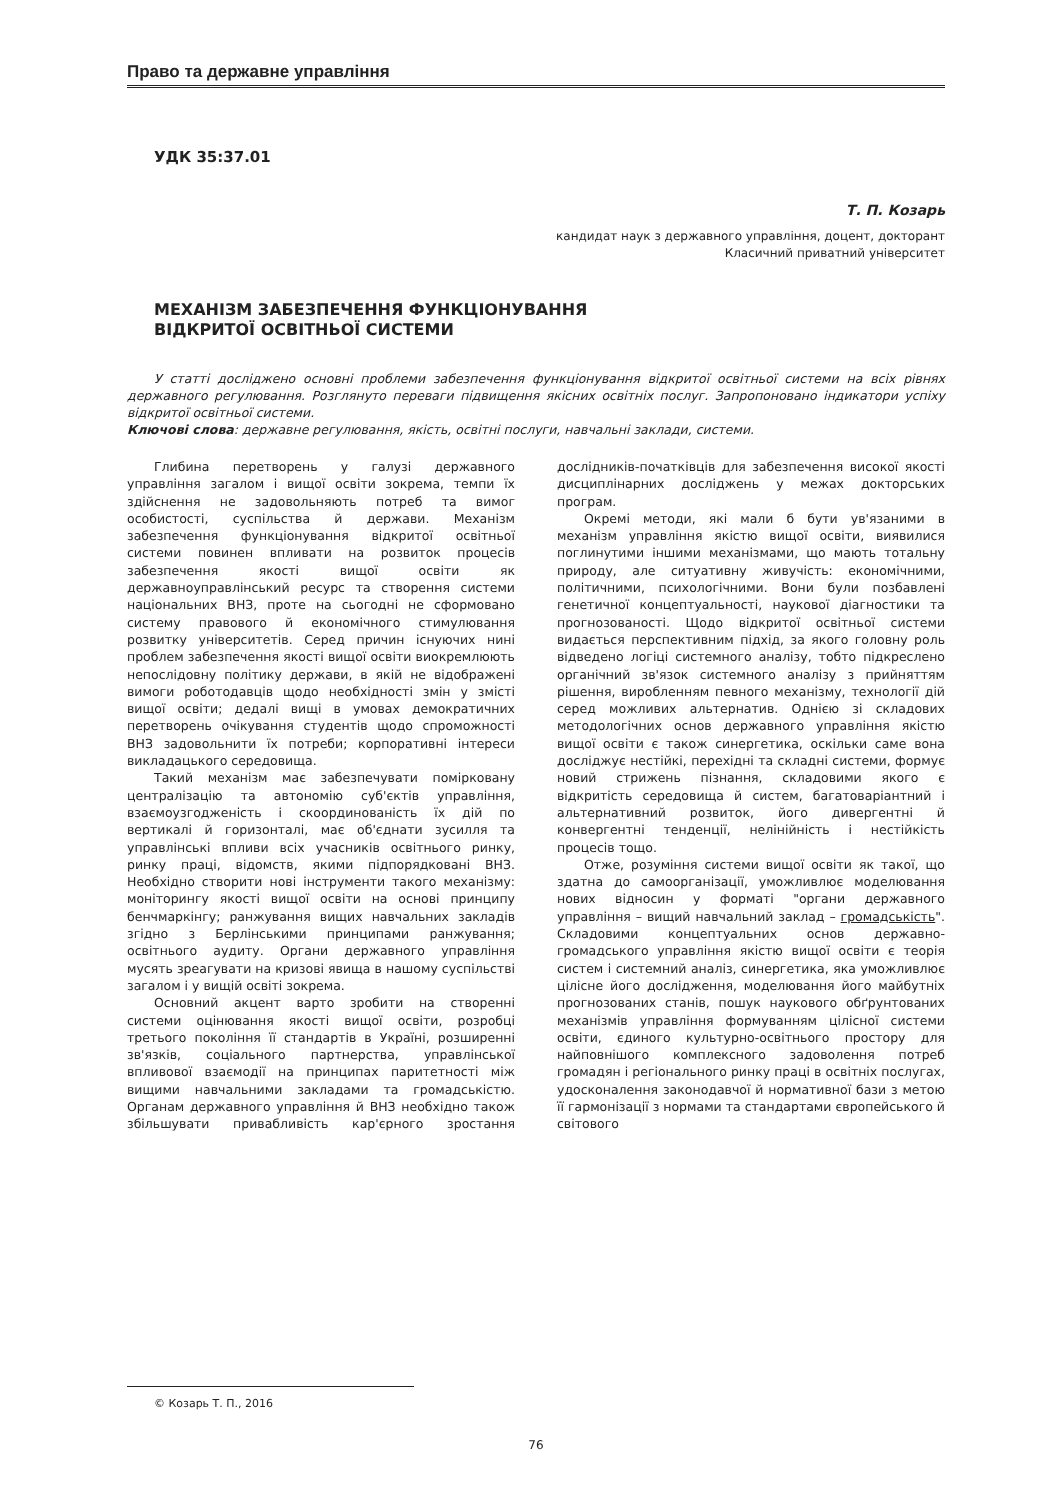Право та державне управління
УДК 35:37.01
Т. П. Козарь
кандидат наук з державного управління, доцент, докторант
Класичний приватний університет
МЕХАНІЗМ ЗАБЕЗПЕЧЕННЯ ФУНКЦІОНУВАННЯ
ВІДКРИТОЇ ОСВІТНЬОЇ СИСТЕМИ
У статті досліджено основні проблеми забезпечення функціонування відкритої освітньої системи на всіх рівнях державного регулювання. Розглянуто переваги підвищення якісних освітніх послуг. Запропоновано індикатори успіху відкритої освітньої системи.
Ключові слова: державне регулювання, якість, освітні послуги, навчальні заклади, системи.
Глибина перетворень у галузі державного управління загалом і вищої освіти зокрема, темпи їх здійснення не задовольняють потреб та вимог особистості, суспільства й держави. Механізм забезпечення функціонування відкритої освітньої системи повинен впливати на розвиток процесів забезпечення якості вищої освіти як державноуправлінський ресурс та створення системи національних ВНЗ, проте на сьогодні не сформовано систему правового й економічного стимулювання розвитку університетів. Серед причин існуючих нині проблем забезпечення якості вищої освіти виокремлюють непослідовну політику держави, в якій не відображені вимоги роботодавців щодо необхідності змін у змісті вищої освіти; дедалі вищі в умовах демократичних перетворень очікування студентів щодо спроможності ВНЗ задовольнити їх потреби; корпоративні інтереси викладацького середовища.
Такий механізм має забезпечувати помірковану централізацію та автономію суб'єктів управління, взаємоузгодженість і скоординованість їх дій по вертикалі й горизонталі, має об'єднати зусилля та управлінські впливи всіх учасників освітнього ринку, ринку праці, відомств, якими підпорядковані ВНЗ. Необхідно створити нові інструменти такого механізму: моніторингу якості вищої освіти на основі принципу бенчмаркінгу; ранжування вищих навчальних закладів згідно з Берлінськими принципами ранжування; освітнього аудиту. Органи державного управління мусять зреагувати на кризові явища в нашому суспільстві загалом і у вищій освіті зокрема.
Основний акцент варто зробити на створенні системи оцінювання якості вищої освіти, розробці третього покоління її стандартів в Україні, розширенні зв'язків, соціального партнерства, управлінської впливової взаємодії на принципах паритетності між вищими навчальними закладами та громадськістю. Органам державного управління й ВНЗ необхідно також збільшувати привабливість кар'єрного зростання дослідників-початківців для забезпечення високої якості дисциплінарних досліджень у межах докторських програм.
Окремі методи, які мали б бути ув'язаними в механізм управління якістю вищої освіти, виявилися поглинутими іншими механізмами, що мають тотальну природу, але ситуативну живучість: економічними, політичними, психологічними. Вони були позбавлені генетичної концептуальності, наукової діагностики та прогнозованості. Щодо відкритої освітньої системи видається перспективним підхід, за якого головну роль відведено логіці системного аналізу, тобто підкреслено органічний зв'язок системного аналізу з прийняттям рішення, виробленням певного механізму, технології дій серед можливих альтернатив. Однією зі складових методологічних основ державного управління якістю вищої освіти є також синергетика, оскільки саме вона досліджує нестійкі, перехідні та складні системи, формує новий стрижень пізнання, складовими якого є відкритість середовища й систем, багатоваріантний і альтернативний розвиток, його дивергентні й конвергентні тенденції, нелінійність і нестійкість процесів тощо.
Отже, розуміння системи вищої освіти як такої, що здатна до самоорганізації, уможливлює моделювання нових відносин у форматі "органи державного управління – вищий навчальний заклад – громадськість". Складовими концептуальних основ державно-громадського управління якістю вищої освіти є теорія систем і системний аналіз, синергетика, яка уможливлює цілісне його дослідження, моделювання його майбутніх прогнозованих станів, пошук наукового обґрунтованих механізмів управління формуванням цілісної системи освіти, єдиного культурно-освітнього простору для найповнішого комплексного задоволення потреб громадян і регіонального ринку праці в освітніх послугах, удосконалення законодавчої й нормативної бази з метою її гармонізації з нормами та стандартами європейського й світового
© Козарь Т. П., 2016
76